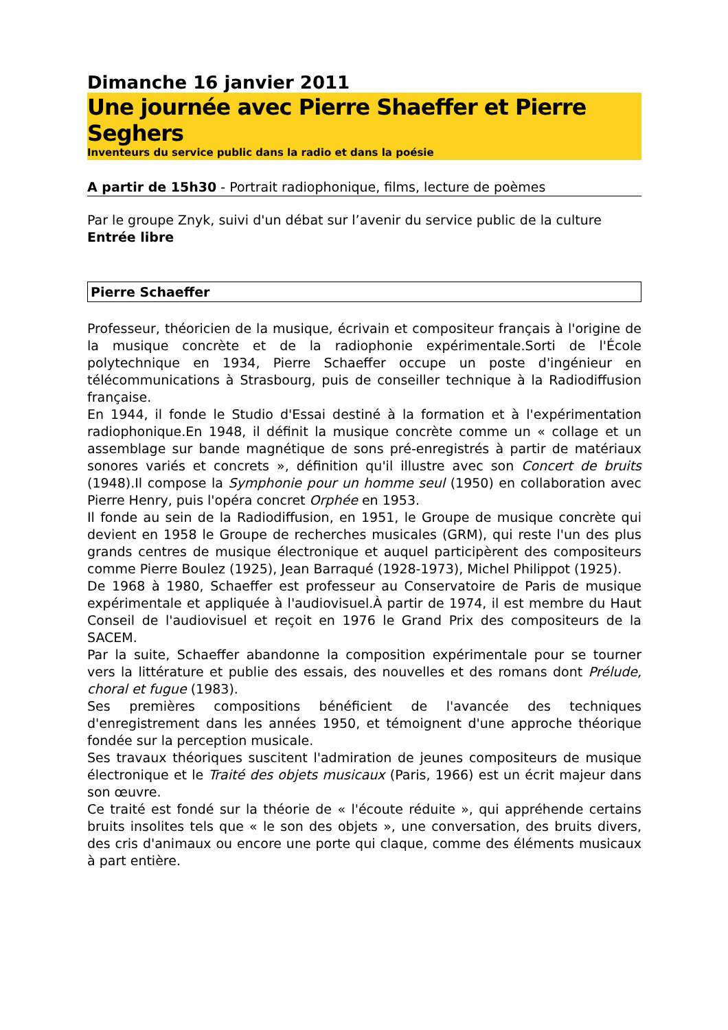Dimanche 16 janvier 2011
Une journée avec Pierre Shaeffer et Pierre Seghers
Inventeurs du service public dans la radio et dans la poésie
A partir de 15h30 - Portrait radiophonique, films, lecture de poèmes
Par le groupe Znyk, suivi d'un débat sur l’avenir du service public de la culture
Entrée libre
Pierre Schaeffer
Professeur, théoricien de la musique, écrivain et compositeur français à l'origine de la musique concrète et de la radiophonie expérimentale.Sorti de l'École polytechnique en 1934, Pierre Schaeffer occupe un poste d'ingénieur en télécommunications à Strasbourg, puis de conseiller technique à la Radiodiffusion française.
En 1944, il fonde le Studio d'Essai destiné à la formation et à l'expérimentation radiophonique.En 1948, il définit la musique concrète comme un « collage et un assemblage sur bande magnétique de sons pré-enregistrés à partir de matériaux sonores variés et concrets », définition qu'il illustre avec son Concert de bruits (1948).Il compose la Symphonie pour un homme seul (1950) en collaboration avec Pierre Henry, puis l'opéra concret Orphée en 1953.
Il fonde au sein de la Radiodiffusion, en 1951, le Groupe de musique concrète qui devient en 1958 le Groupe de recherches musicales (GRM), qui reste l'un des plus grands centres de musique électronique et auquel participèrent des compositeurs comme Pierre Boulez (1925), Jean Barraqué (1928-1973), Michel Philippot (1925).
De 1968 à 1980, Schaeffer est professeur au Conservatoire de Paris de musique expérimentale et appliquée à l'audiovisuel.À partir de 1974, il est membre du Haut Conseil de l'audiovisuel et reçoit en 1976 le Grand Prix des compositeurs de la SACEM.
Par la suite, Schaeffer abandonne la composition expérimentale pour se tourner vers la littérature et publie des essais, des nouvelles et des romans dont Prélude, choral et fugue (1983).
Ses premières compositions bénéficient de l'avancée des techniques d'enregistrement dans les années 1950, et témoignent d'une approche théorique fondée sur la perception musicale.
Ses travaux théoriques suscitent l'admiration de jeunes compositeurs de musique électronique et le Traité des objets musicaux (Paris, 1966) est un écrit majeur dans son œuvre.
Ce traité est fondé sur la théorie de « l'écoute réduite », qui appréhende certains bruits insolites tels que « le son des objets », une conversation, des bruits divers, des cris d'animaux ou encore une porte qui claque, comme des éléments musicaux à part entière.